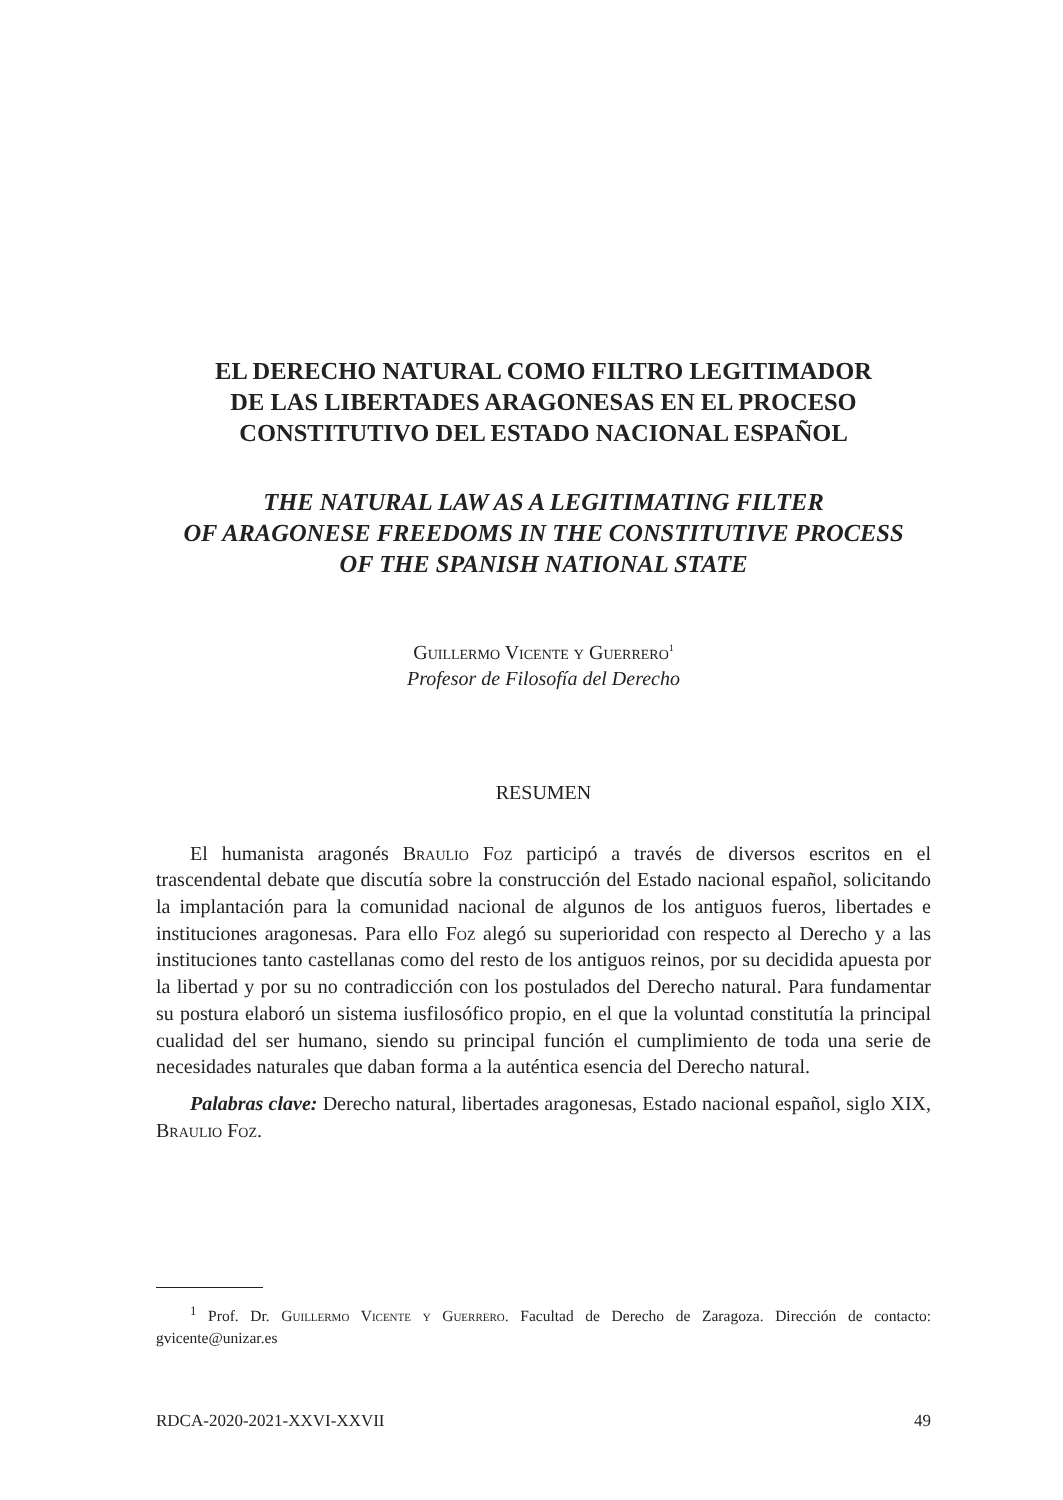EL DERECHO NATURAL COMO FILTRO LEGITIMADOR
DE LAS LIBERTADES ARAGONESAS EN EL PROCESO
CONSTITUTIVO DEL ESTADO NACIONAL ESPAÑOL
THE NATURAL LAW AS A LEGITIMATING FILTER
OF ARAGONESE FREEDOMS IN THE CONSTITUTIVE PROCESS
OF THE SPANISH NATIONAL STATE
Guillermo Vicente y Guerrero<sup>1</sup>
Profesor de Filosofía del Derecho
RESUMEN
El humanista aragonés Braulio Foz participó a través de diversos escritos en el trascendental debate que discutía sobre la construcción del Estado nacional español, solicitando la implantación para la comunidad nacional de algunos de los antiguos fueros, libertades e instituciones aragonesas. Para ello Foz alegó su superioridad con respecto al Derecho y a las instituciones tanto castellanas como del resto de los antiguos reinos, por su decidida apuesta por la libertad y por su no contradicción con los postulados del Derecho natural. Para fundamentar su postura elaboró un sistema iusfilosófico propio, en el que la voluntad constitutía la principal cualidad del ser humano, siendo su principal función el cumplimiento de toda una serie de necesidades naturales que daban forma a la auténtica esencia del Derecho natural.
Palabras clave: Derecho natural, libertades aragonesas, Estado nacional español, siglo XIX, Braulio Foz.
<sup>1</sup> Prof. Dr. Guillermo Vicente y Guerrero. Facultad de Derecho de Zaragoza. Dirección de contacto: gvicente@unizar.es
RDCA-2020-2021-XXVI-XXVII 49